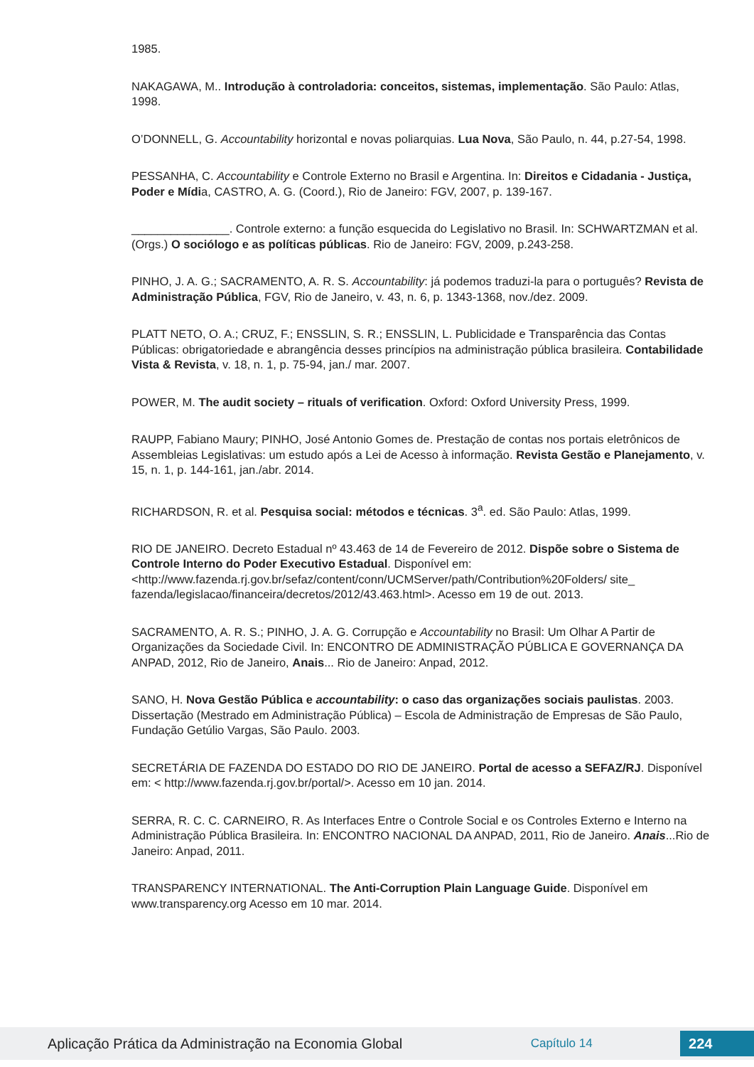1985.
NAKAGAWA, M.. Introdução à controladoria: conceitos, sistemas, implementação. São Paulo: Atlas, 1998.
O’DONNELL, G. Accountability horizontal e novas poliarquias. Lua Nova, São Paulo, n. 44, p.27-54, 1998.
PESSANHA, C. Accountability e Controle Externo no Brasil e Argentina. In: Direitos e Cidadania - Justiça, Poder e Mídia, CASTRO, A. G. (Coord.), Rio de Janeiro: FGV, 2007, p. 139-167.
_______________. Controle externo: a função esquecida do Legislativo no Brasil. In: SCHWARTZMAN et al. (Orgs.) O sociólogo e as políticas públicas. Rio de Janeiro: FGV, 2009, p.243-258.
PINHO, J. A. G.; SACRAMENTO, A. R. S. Accountability: já podemos traduzi-la para o português? Revista de Administração Pública, FGV, Rio de Janeiro, v. 43, n. 6, p. 1343-1368, nov./dez. 2009.
PLATT NETO, O. A.; CRUZ, F.; ENSSLIN, S. R.; ENSSLIN, L. Publicidade e Transparência das Contas Públicas: obrigatoriedade e abrangência desses princípios na administração pública brasileira. Contabilidade Vista & Revista, v. 18, n. 1, p. 75-94, jan./ mar. 2007.
POWER, M. The audit society – rituals of verification. Oxford: Oxford University Press, 1999.
RAUPP, Fabiano Maury; PINHO, José Antonio Gomes de. Prestação de contas nos portais eletrônicos de Assembleias Legislativas: um estudo após a Lei de Acesso à informação. Revista Gestão e Planejamento, v. 15, n. 1, p. 144-161, jan./abr. 2014.
RICHARDSON, R. et al. Pesquisa social: métodos e técnicas. 3<sup>a</sup>. ed. São Paulo: Atlas, 1999.
RIO DE JANEIRO. Decreto Estadual nº 43.463 de 14 de Fevereiro de 2012. Dispõe sobre o Sistema de Controle Interno do Poder Executivo Estadual. Disponível em:
<http://www.fazenda.rj.gov.br/sefaz/content/conn/UCMServer/path/Contribution%20Folders/ site_ fazenda/legislacao/financeira/decretos/2012/43.463.html>. Acesso em 19 de out. 2013.
SACRAMENTO, A. R. S.; PINHO, J. A. G. Corrupção e Accountability no Brasil: Um Olhar A Partir de Organizações da Sociedade Civil. In: ENCONTRO DE ADMINISTRAÇÃO PÚBLICA E GOVERNANÇA DA ANPAD, 2012, Rio de Janeiro, Anais... Rio de Janeiro: Anpad, 2012.
SANO, H. Nova Gestão Pública e accountability: o caso das organizações sociais paulistas. 2003. Dissertação (Mestrado em Administração Pública) – Escola de Administração de Empresas de São Paulo, Fundação Getúlio Vargas, São Paulo. 2003.
SECRETÁRIA DE FAZENDA DO ESTADO DO RIO DE JANEIRO. Portal de acesso a SEFAZ/RJ. Disponível em: < http://www.fazenda.rj.gov.br/portal/>. Acesso em 10 jan. 2014.
SERRA, R. C. C. CARNEIRO, R. As Interfaces Entre o Controle Social e os Controles Externo e Interno na Administração Pública Brasileira. In: ENCONTRO NACIONAL DA ANPAD, 2011, Rio de Janeiro. Anais...Rio de Janeiro: Anpad, 2011.
TRANSPARENCY INTERNATIONAL. The Anti-Corruption Plain Language Guide. Disponível em www.transparency.org Acesso em 10 mar. 2014.
Aplicação Prática da Administração na Economia Global
Capítulo 14
224